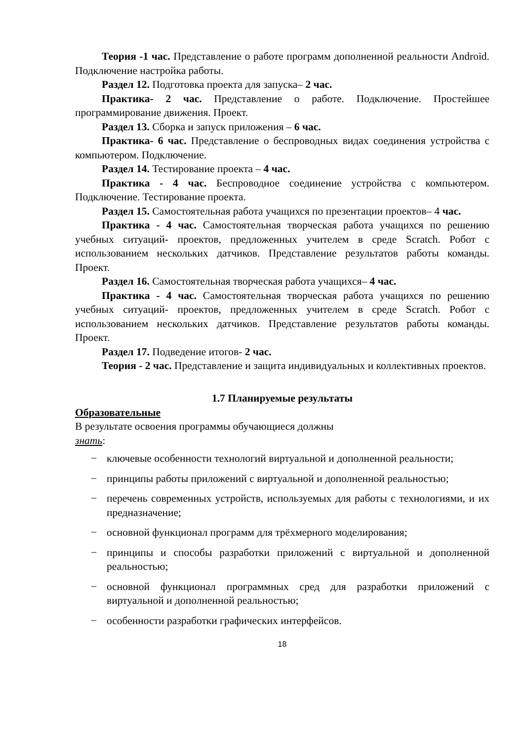Теория -1 час. Представление о работе программ дополненной реальности Android. Подключение настройка работы.
Раздел 12. Подготовка проекта для запуска– 2 час.
Практика- 2 час. Представление о работе. Подключение. Простейшее программирование движения. Проект.
Раздел 13. Сборка и запуск приложения – 6 час.
Практика- 6 час. Представление о беспроводных видах соединения устройства с компьютером. Подключение.
Раздел 14. Тестирование проекта – 4 час.
Практика - 4 час. Беспроводное соединение устройства с компьютером. Подключение. Тестирование проекта.
Раздел 15. Самостоятельная работа учащихся по презентации проектов– 4 час.
Практика - 4 час. Самостоятельная творческая работа учащихся по решению учебных ситуаций- проектов, предложенных учителем в среде Scratch. Робот с использованием нескольких датчиков. Представление результатов работы команды. Проект.
Раздел 16. Самостоятельная творческая работа учащихся– 4 час.
Практика - 4 час. Самостоятельная творческая работа учащихся по решению учебных ситуаций- проектов, предложенных учителем в среде Scratch. Робот с использованием нескольких датчиков. Представление результатов работы команды. Проект.
Раздел 17. Подведение итогов- 2 час.
Теория - 2 час. Представление и защита индивидуальных и коллективных проектов.
1.7 Планируемые результаты
Образовательные
В результате освоения программы обучающиеся должны
знать:
− ключевые особенности технологий виртуальной и дополненной реальности;
− принципы работы приложений с виртуальной и дополненной реальностью;
− перечень современных устройств, используемых для работы с технологиями, и их предназначение;
− основной функционал программ для трёхмерного моделирования;
− принципы и способы разработки приложений с виртуальной и дополненной реальностью;
− основной функционал программных сред для разработки приложений с виртуальной и дополненной реальностью;
− особенности разработки графических интерфейсов.
18